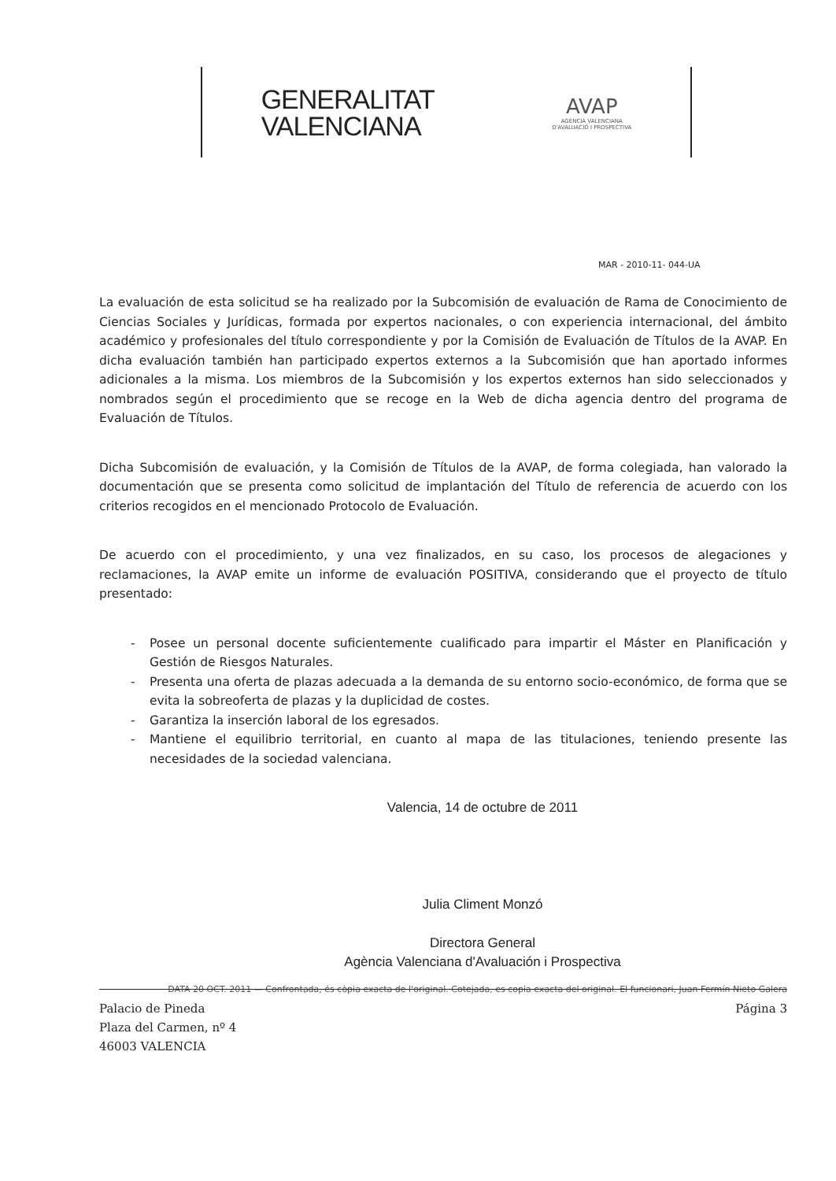GENERALITAT
VALENCIANA
AVAP
AGÈNCIA VALENCIANA
D'AVALUACIÓ I PROSPECTIVA
MAR - 2010-11- 044-UA
La evaluación de esta solicitud se ha realizado por la Subcomisión de evaluación de Rama de Conocimiento de Ciencias Sociales y Jurídicas, formada por expertos nacionales, o con experiencia internacional, del ámbito académico y profesionales del título correspondiente y por la Comisión de Evaluación de Títulos de la AVAP. En dicha evaluación también han participado expertos externos a la Subcomisión que han aportado informes adicionales a la misma. Los miembros de la Subcomisión y los expertos externos han sido seleccionados y nombrados según el procedimiento que se recoge en la Web de dicha agencia dentro del programa de Evaluación de Títulos.
Dicha Subcomisión de evaluación, y la Comisión de Títulos de la AVAP, de forma colegiada, han valorado la documentación que se presenta como solicitud de implantación del Título de referencia de acuerdo con los criterios recogidos en el mencionado Protocolo de Evaluación.
De acuerdo con el procedimiento, y una vez finalizados, en su caso, los procesos de alegaciones y reclamaciones, la AVAP emite un informe de evaluación POSITIVA, considerando que el proyecto de título presentado:
- Posee un personal docente suficientemente cualificado para impartir el Máster en Planificación y Gestión de Riesgos Naturales.
- Presenta una oferta de plazas adecuada a la demanda de su entorno socio-económico, de forma que se evita la sobreoferta de plazas y la duplicidad de costes.
- Garantiza la inserción laboral de los egresados.
- Mantiene el equilibrio territorial, en cuanto al mapa de las titulaciones, teniendo presente las necesidades de la sociedad valenciana.
Valencia, 14 de octubre de 2011
Julia Climent Monzó
Directora General
Agència Valenciana d'Avaluación i Prospectiva
DATA 20 OCT. 2011 — Confrontada, és còpia exacta de l'original. Cotejada, es copia exacta del original. El funcionari, Juan Fermín Nieto Galera
Palacio de Pineda
Plaza del Carmen, nº 4
46003 VALENCIA
Página 3